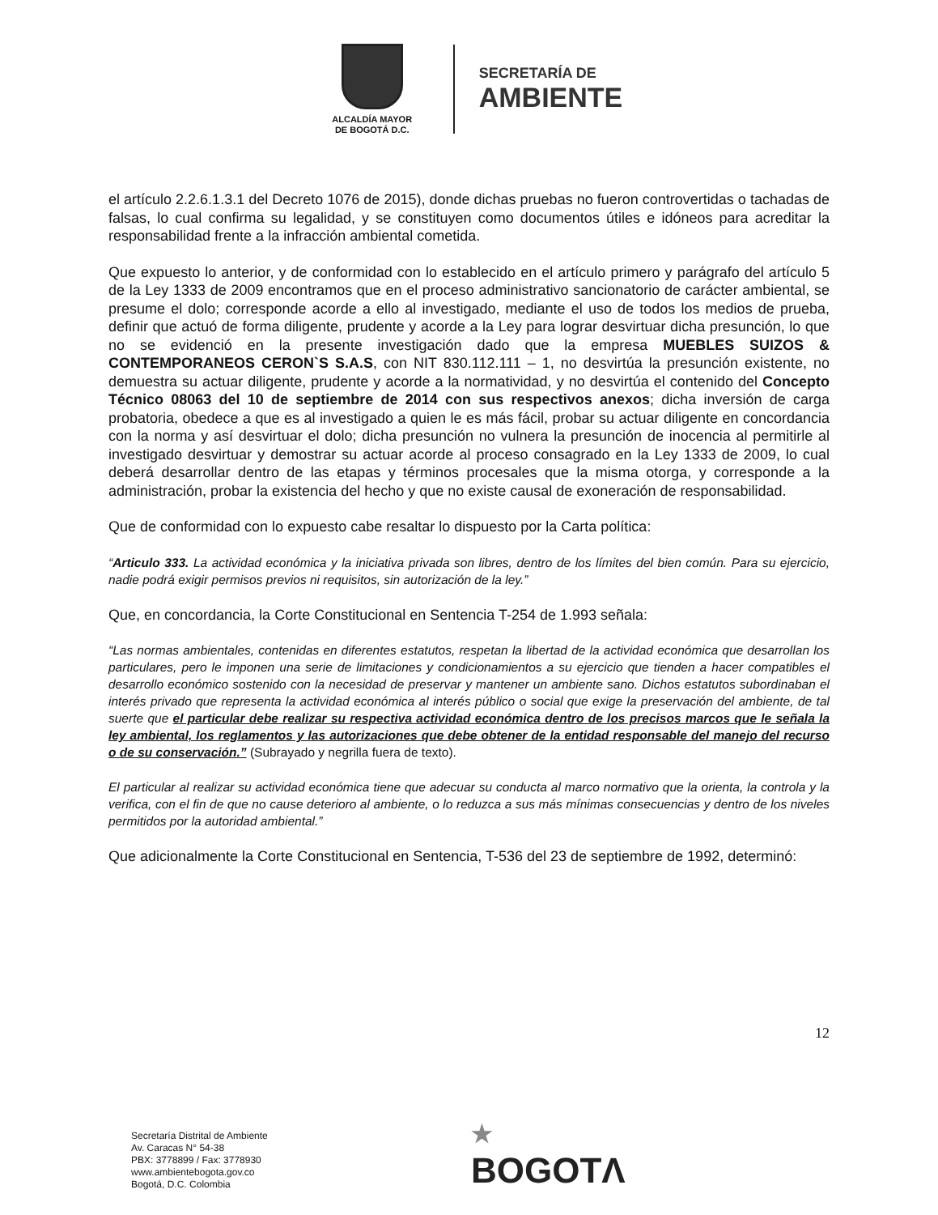ALCALDÍA MAYOR
DE BOGOTÁ D.C.
SECRETARÍA DE
AMBIENTE
el artículo 2.2.6.1.3.1 del Decreto 1076 de 2015), donde dichas pruebas no fueron controvertidas o tachadas de falsas, lo cual confirma su legalidad, y se constituyen como documentos útiles e idóneos para acreditar la responsabilidad frente a la infracción ambiental cometida.
Que expuesto lo anterior, y de conformidad con lo establecido en el artículo primero y parágrafo del artículo 5 de la Ley 1333 de 2009 encontramos que en el proceso administrativo sancionatorio de carácter ambiental, se presume el dolo; corresponde acorde a ello al investigado, mediante el uso de todos los medios de prueba, definir que actuó de forma diligente, prudente y acorde a la Ley para lograr desvirtuar dicha presunción, lo que no se evidenció en la presente investigación dado que la empresa MUEBLES SUIZOS & CONTEMPORANEOS CERON`S S.A.S, con NIT 830.112.111 – 1, no desvirtúa la presunción existente, no demuestra su actuar diligente, prudente y acorde a la normatividad, y no desvirtúa el contenido del Concepto Técnico 08063 del 10 de septiembre de 2014 con sus respectivos anexos; dicha inversión de carga probatoria, obedece a que es al investigado a quien le es más fácil, probar su actuar diligente en concordancia con la norma y así desvirtuar el dolo; dicha presunción no vulnera la presunción de inocencia al permitirle al investigado desvirtuar y demostrar su actuar acorde al proceso consagrado en la Ley 1333 de 2009, lo cual deberá desarrollar dentro de las etapas y términos procesales que la misma otorga, y corresponde a la administración, probar la existencia del hecho y que no existe causal de exoneración de responsabilidad.
Que de conformidad con lo expuesto cabe resaltar lo dispuesto por la Carta política:
“Articulo 333. La actividad económica y la iniciativa privada son libres, dentro de los límites del bien común. Para su ejercicio, nadie podrá exigir permisos previos ni requisitos, sin autorización de la ley.”
Que, en concordancia, la Corte Constitucional en Sentencia T-254 de 1.993 señala:
“Las normas ambientales, contenidas en diferentes estatutos, respetan la libertad de la actividad económica que desarrollan los particulares, pero le imponen una serie de limitaciones y condicionamientos a su ejercicio que tienden a hacer compatibles el desarrollo económico sostenido con la necesidad de preservar y mantener un ambiente sano. Dichos estatutos subordinaban el interés privado que representa la actividad económica al interés público o social que exige la preservación del ambiente, de tal suerte que el particular debe realizar su respectiva actividad económica dentro de los precisos marcos que le señala la ley ambiental, los reglamentos y las autorizaciones que debe obtener de la entidad responsable del manejo del recurso o de su conservación.” (Subrayado y negrilla fuera de texto).
El particular al realizar su actividad económica tiene que adecuar su conducta al marco normativo que la orienta, la controla y la verifica, con el fin de que no cause deterioro al ambiente, o lo reduzca a sus más mínimas consecuencias y dentro de los niveles permitidos por la autoridad ambiental.”
Que adicionalmente la Corte Constitucional en Sentencia, T-536 del 23 de septiembre de 1992, determinó:
12
Secretaría Distrital de Ambiente
Av. Caracas N° 54-38
PBX: 3778899 / Fax: 3778930
www.ambientebogota.gov.co
Bogotá, D.C. Colombia
★
BOGOTΛ